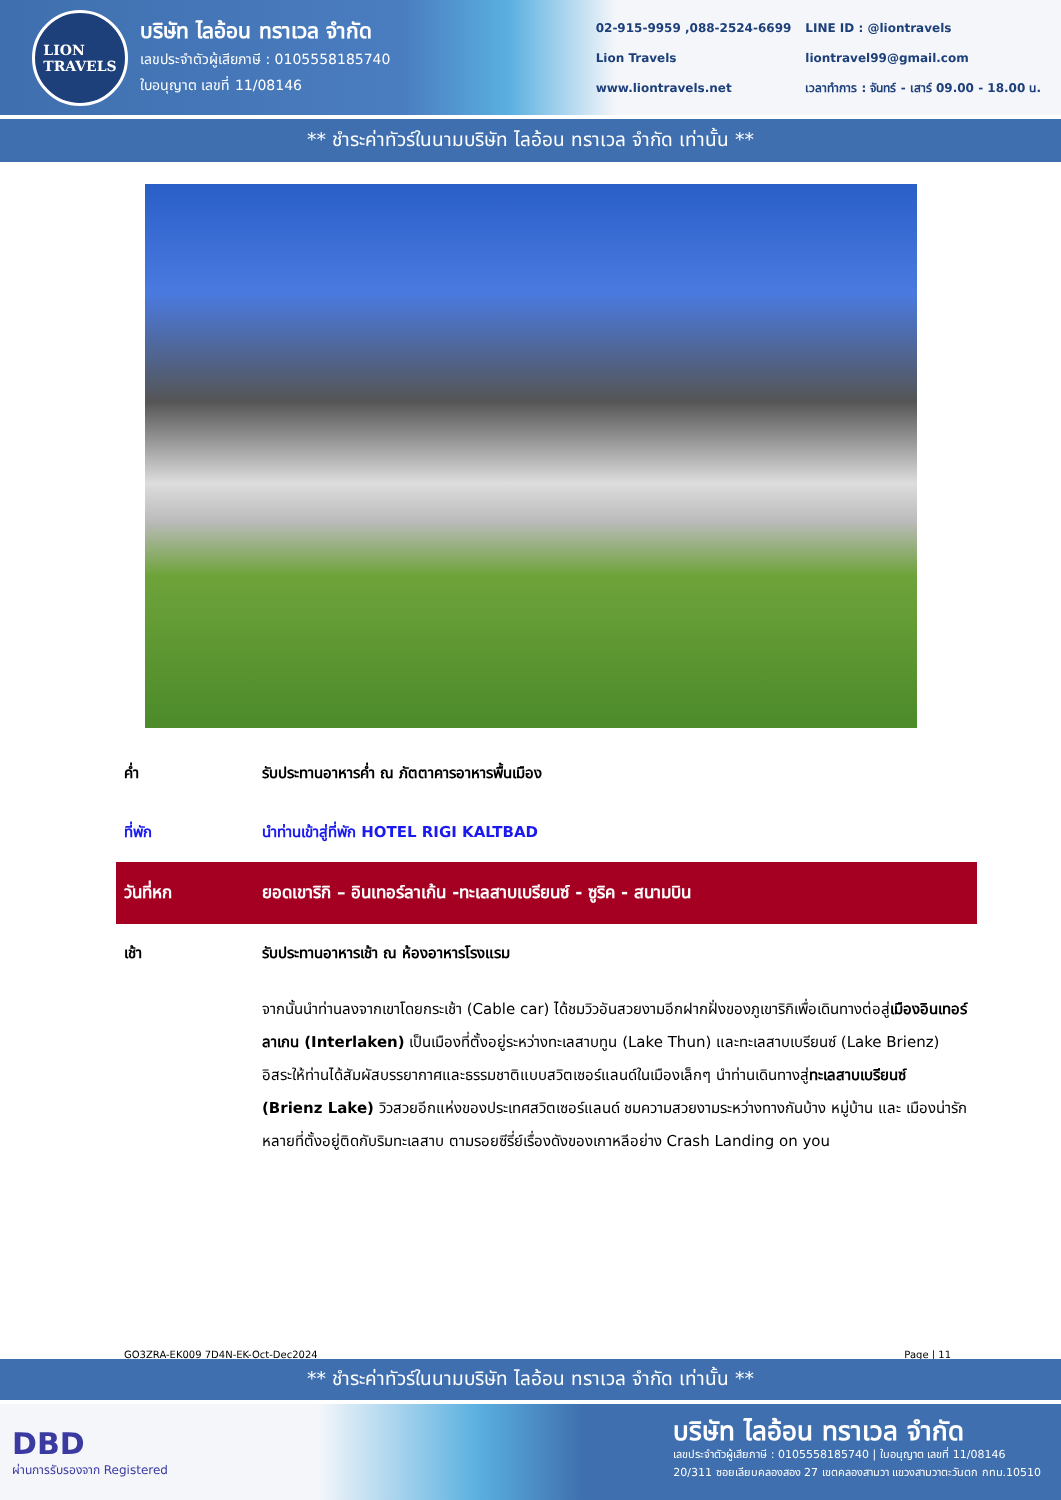LION
TRAVELS
บริษัท ไลอ้อน ทราเวล จำกัด
เลขประจำตัวผู้เสียภาษี : 0105558185740
ใบอนุญาต เลขที่ 11/08146
02-915-9959 ,088-2524-6699
Lion Travels
www.liontravels.net
LINE ID : @liontravels
liontravel99@gmail.com
เวลาทำการ : จันทร์ - เสาร์ 09.00 - 18.00 น.
** ชำระค่าทัวร์ในนามบริษัท ไลอ้อน ทราเวล จำกัด เท่านั้น **
ค่ำ รับประทานอาหารค่ำ ณ ภัตตาคารอาหารพื้นเมือง
ที่พัก นำท่านเข้าสู่ที่พัก HOTEL RIGI KALTBAD
วันที่หก ยอดเขาริกิ – อินเทอร์ลาเก้น -ทะเลสาบเบรียนซ์ - ซูริค - สนามบิน
เช้า รับประทานอาหารเช้า ณ ห้องอาหารโรงแรม
จากนั้นนำท่านลงจากเขาโดยกระเช้า (Cable car) ได้ชมวิวอันสวยงามอีกฝากฝั่งของภูเขาริกิเพื่อเดินทางต่อสู่เมืองอินเทอร์ลาเกน (Interlaken) เป็นเมืองที่ตั้งอยู่ระหว่างทะเลสาบทูน (Lake Thun) และทะเลสาบเบรียนซ์ (Lake Brienz) อิสระให้ท่านได้สัมผัสบรรยากาศและธรรมชาติแบบสวิตเซอร์แลนด์ในเมืองเล็กๆ นำท่านเดินทางสู่ทะเลสาบเบรียนซ์ (Brienz Lake) วิวสวยอีกแห่งของประเทศสวิตเซอร์แลนด์ ชมความสวยงามระหว่างทางกันบ้าง หมู่บ้าน และ เมืองน่ารัก หลายที่ตั้งอยู่ติดกับริมทะเลสาบ ตามรอยซีรี่ย์เรื่องดังของเกาหลีอย่าง Crash Landing on you
GO3ZRA-EK009 7D4N-EK-Oct-Dec2024 Page | 11
** ชำระค่าทัวร์ในนามบริษัท ไลอ้อน ทราเวล จำกัด เท่านั้น **
DBD
ผ่านการรับรองจาก Registered
บริษัท ไลอ้อน ทราเวล จำกัด
เลขประจำตัวผู้เสียภาษี : 0105558185740 | ใบอนุญาต เลขที่ 11/08146
20/311 ซอยเลียบคลองสอง 27 เขตคลองสามวา แขวงสามวาตะวันตก กทม.10510